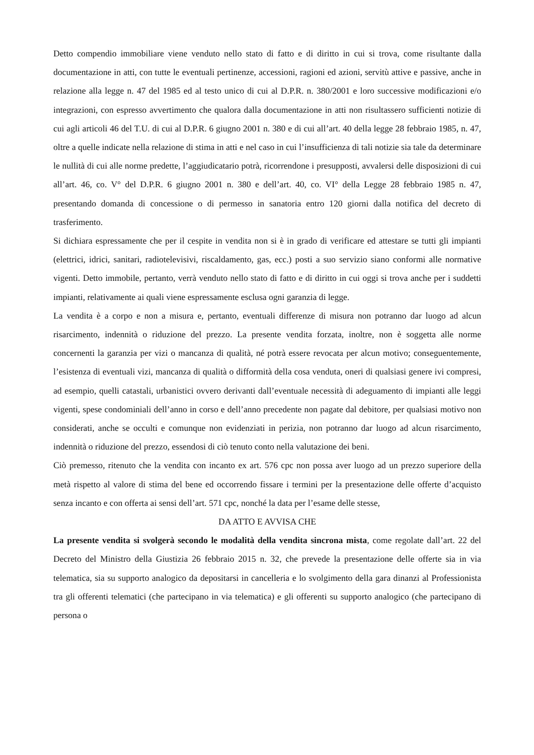Detto compendio immobiliare viene venduto nello stato di fatto e di diritto in cui si trova, come risultante dalla documentazione in atti, con tutte le eventuali pertinenze, accessioni, ragioni ed azioni, servitù attive e passive, anche in relazione alla legge n. 47 del 1985 ed al testo unico di cui al D.P.R. n. 380/2001 e loro successive modificazioni e/o integrazioni, con espresso avvertimento che qualora dalla documentazione in atti non risultassero sufficienti notizie di cui agli articoli 46 del T.U. di cui al D.P.R. 6 giugno 2001 n. 380 e di cui all’art. 40 della legge 28 febbraio 1985, n. 47, oltre a quelle indicate nella relazione di stima in atti e nel caso in cui l’insufficienza di tali notizie sia tale da determinare le nullità di cui alle norme predette, l’aggiudicatario potrà, ricorrendone i presupposti, avvalersi delle disposizioni di cui all’art. 46, co. V° del D.P.R. 6 giugno 2001 n. 380 e dell’art. 40, co. VI° della Legge 28 febbraio 1985 n. 47, presentando domanda di concessione o di permesso in sanatoria entro 120 giorni dalla notifica del decreto di trasferimento.
Si dichiara espressamente che per il cespite in vendita non si è in grado di verificare ed attestare se tutti gli impianti (elettrici, idrici, sanitari, radiotelevisivi, riscaldamento, gas, ecc.) posti a suo servizio siano conformi alle normative vigenti. Detto immobile, pertanto, verrà venduto nello stato di fatto e di diritto in cui oggi si trova anche per i suddetti impianti, relativamente ai quali viene espressamente esclusa ogni garanzia di legge.
La vendita è a corpo e non a misura e, pertanto, eventuali differenze di misura non potranno dar luogo ad alcun risarcimento, indennità o riduzione del prezzo. La presente vendita forzata, inoltre, non è soggetta alle norme concernenti la garanzia per vizi o mancanza di qualità, né potrà essere revocata per alcun motivo; conseguentemente, l’esistenza di eventuali vizi, mancanza di qualità o difformità della cosa venduta, oneri di qualsiasi genere ivi compresi, ad esempio, quelli catastali, urbanistici ovvero derivanti dall’eventuale necessità di adeguamento di impianti alle leggi vigenti, spese condominiali dell’anno in corso e dell’anno precedente non pagate dal debitore, per qualsiasi motivo non considerati, anche se occulti e comunque non evidenziati in perizia, non potranno dar luogo ad alcun risarcimento, indennità o riduzione del prezzo, essendosi di ciò tenuto conto nella valutazione dei beni.
Ciò premesso, ritenuto che la vendita con incanto ex art. 576 cpc non possa aver luogo ad un prezzo superiore della metà rispetto al valore di stima del bene ed occorrendo fissare i termini per la presentazione delle offerte d’acquisto senza incanto e con offerta ai sensi dell’art. 571 cpc, nonché la data per l’esame delle stesse,
DA ATTO E AVVISA CHE
La presente vendita si svolgerà secondo le modalità della vendita sincrona mista, come regolate dall’art. 22 del Decreto del Ministro della Giustizia 26 febbraio 2015 n. 32, che prevede la presentazione delle offerte sia in via telematica, sia su supporto analogico da depositarsi in cancelleria e lo svolgimento della gara dinanzi al Professionista tra gli offerenti telematici (che partecipano in via telematica) e gli offerenti su supporto analogico (che partecipano di persona o